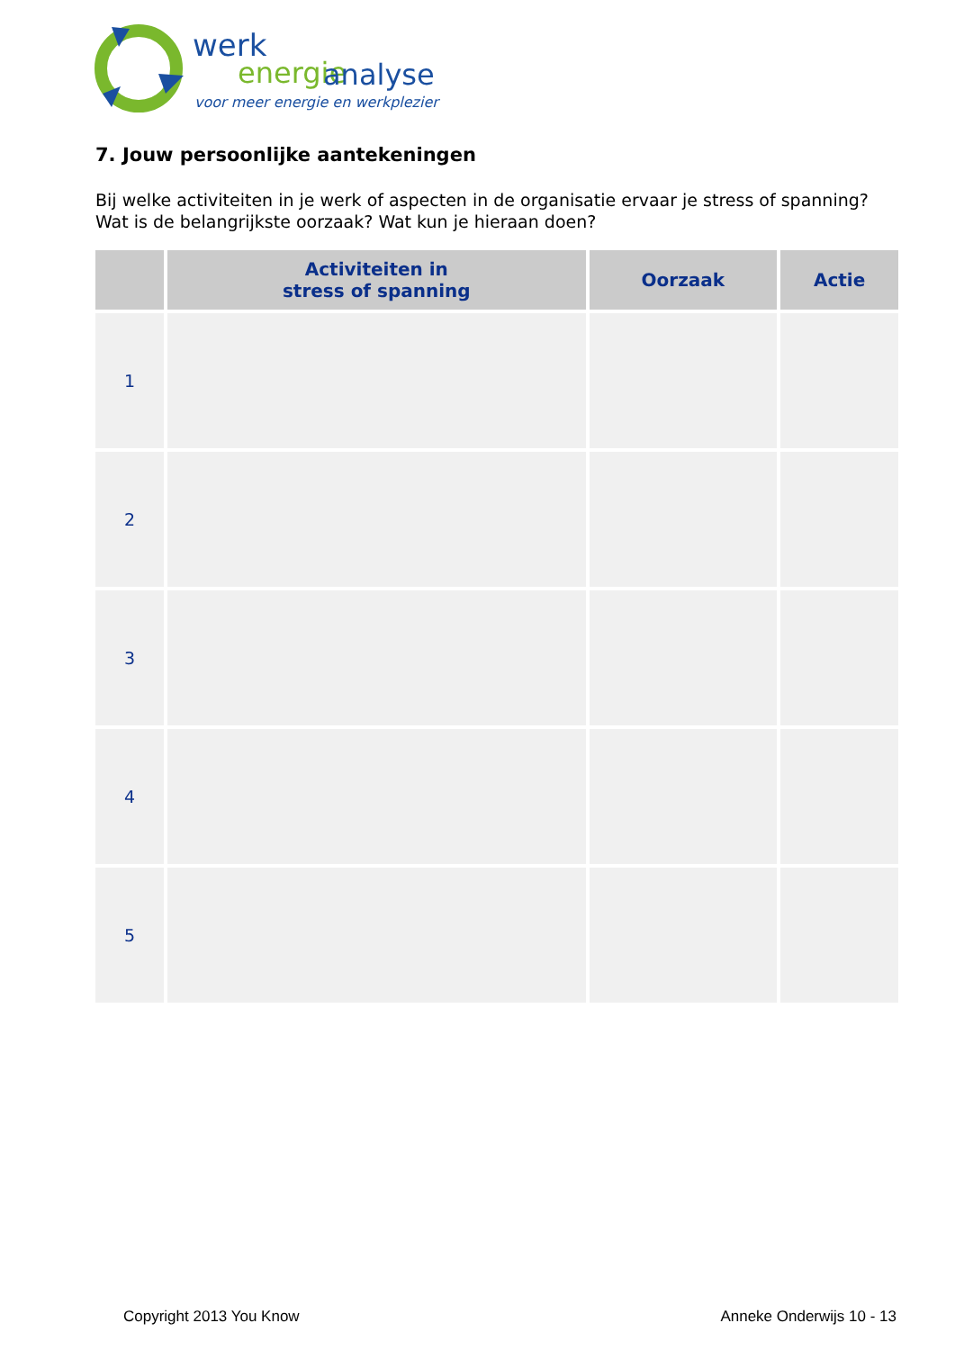werk
energie
analyse
voor meer energie en werkplezier
7. Jouw persoonlijke aantekeningen
Bij welke activiteiten in je werk of aspecten in de organisatie ervaar je stress of spanning? Wat is de belangrijkste oorzaak? Wat kun je hieraan doen?
| | Activiteiten in stress of spanning | Oorzaak | Actie |
| --- | --- | --- | --- |
| 1 | | | |
| 2 | | | |
| 3 | | | |
| 4 | | | |
| 5 | | | |
Copyright 2013 You Know Anneke Onderwijs 10 - 13